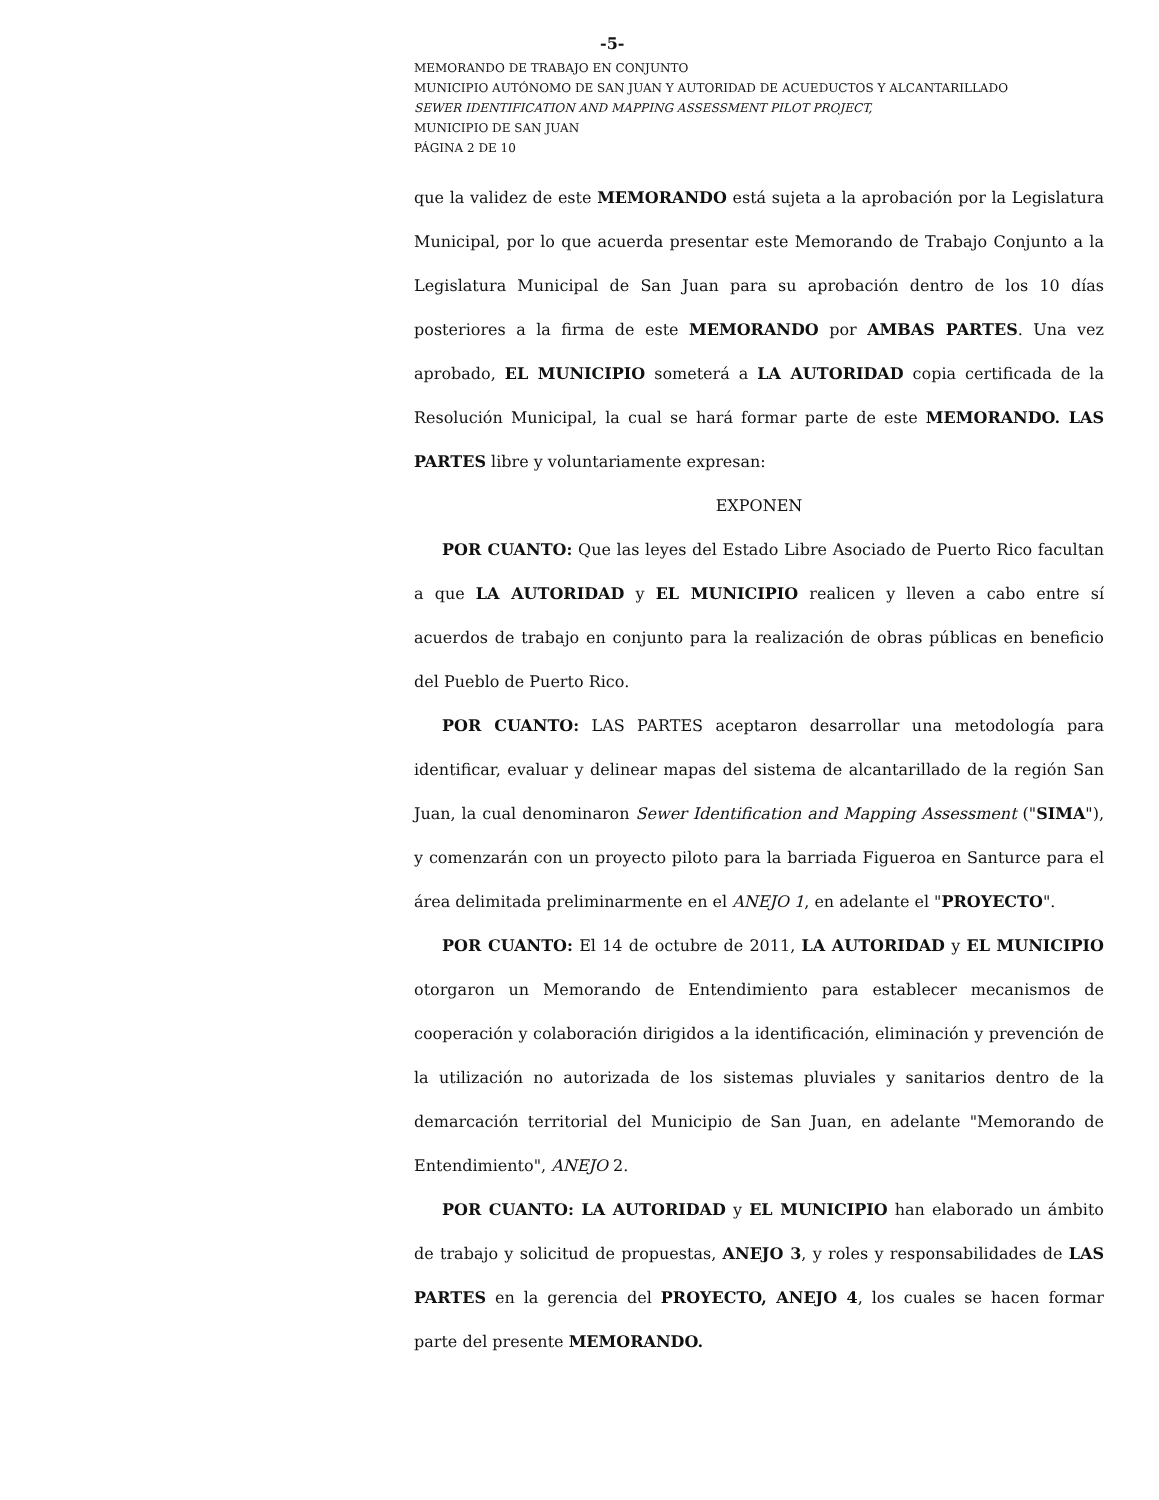-5-
MEMORANDO DE TRABAJO EN CONJUNTO
MUNICIPIO AUTÓNOMO DE SAN JUAN Y AUTORIDAD DE ACUEDUCTOS Y ALCANTARILLADO
SEWER IDENTIFICATION AND MAPPING ASSESSMENT PILOT PROJECT,
MUNICIPIO DE SAN JUAN
PÁGINA 2 DE 10
que la validez de este MEMORANDO está sujeta a la aprobación por la Legislatura Municipal, por lo que acuerda presentar este Memorando de Trabajo Conjunto a la Legislatura Municipal de San Juan para su aprobación dentro de los 10 días posteriores a la firma de este MEMORANDO por AMBAS PARTES. Una vez aprobado, EL MUNICIPIO someterá a LA AUTORIDAD copia certificada de la Resolución Municipal, la cual se hará formar parte de este MEMORANDO. LAS PARTES libre y voluntariamente expresan:
EXPONEN
POR CUANTO: Que las leyes del Estado Libre Asociado de Puerto Rico facultan a que LA AUTORIDAD y EL MUNICIPIO realicen y lleven a cabo entre sí acuerdos de trabajo en conjunto para la realización de obras públicas en beneficio del Pueblo de Puerto Rico.
POR CUANTO: LAS PARTES aceptaron desarrollar una metodología para identificar, evaluar y delinear mapas del sistema de alcantarillado de la región San Juan, la cual denominaron Sewer Identification and Mapping Assessment ("SIMA"), y comenzarán con un proyecto piloto para la barriada Figueroa en Santurce para el área delimitada preliminarmente en el ANEJO 1, en adelante el "PROYECTO".
POR CUANTO: El 14 de octubre de 2011, LA AUTORIDAD y EL MUNICIPIO otorgaron un Memorando de Entendimiento para establecer mecanismos de cooperación y colaboración dirigidos a la identificación, eliminación y prevención de la utilización no autorizada de los sistemas pluviales y sanitarios dentro de la demarcación territorial del Municipio de San Juan, en adelante "Memorando de Entendimiento", ANEJO 2.
POR CUANTO: LA AUTORIDAD y EL MUNICIPIO han elaborado un ámbito de trabajo y solicitud de propuestas, ANEJO 3, y roles y responsabilidades de LAS PARTES en la gerencia del PROYECTO, ANEJO 4, los cuales se hacen formar parte del presente MEMORANDO.